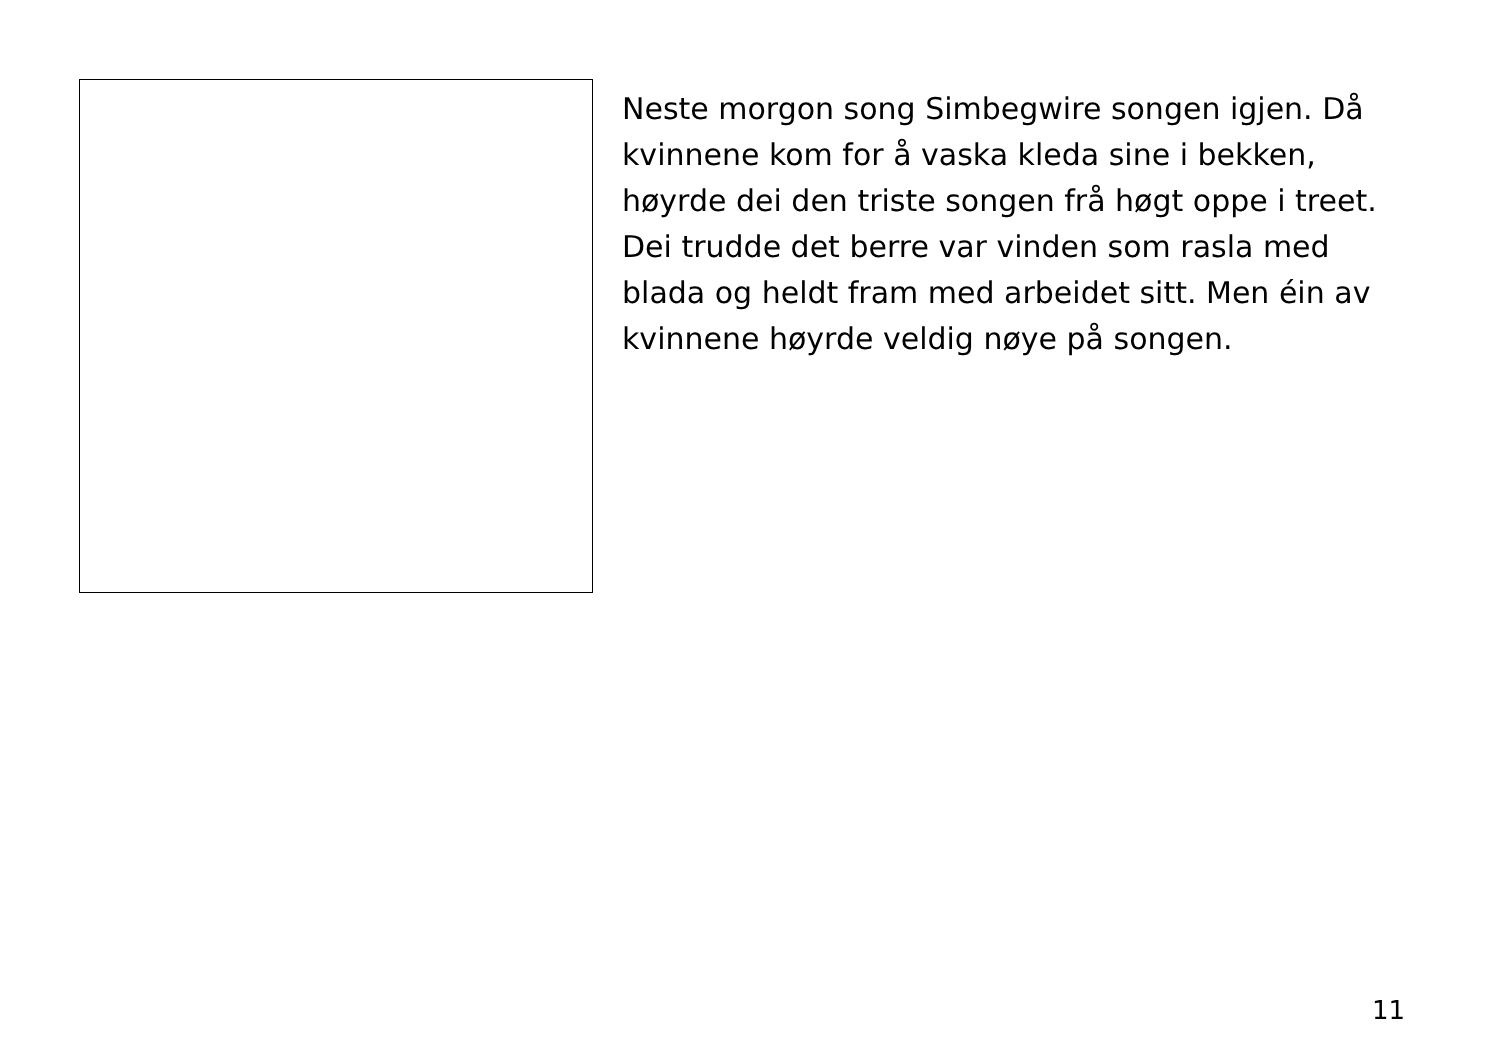Neste morgon song Simbegwire songen igjen. Då kvinnene kom for å vaska kleda sine i bekken, høyrde dei den triste songen frå høgt oppe i treet. Dei trudde det berre var vinden som rasla med blada og heldt fram med arbeidet sitt. Men éin av kvinnene høyrde veldig nøye på songen.
11